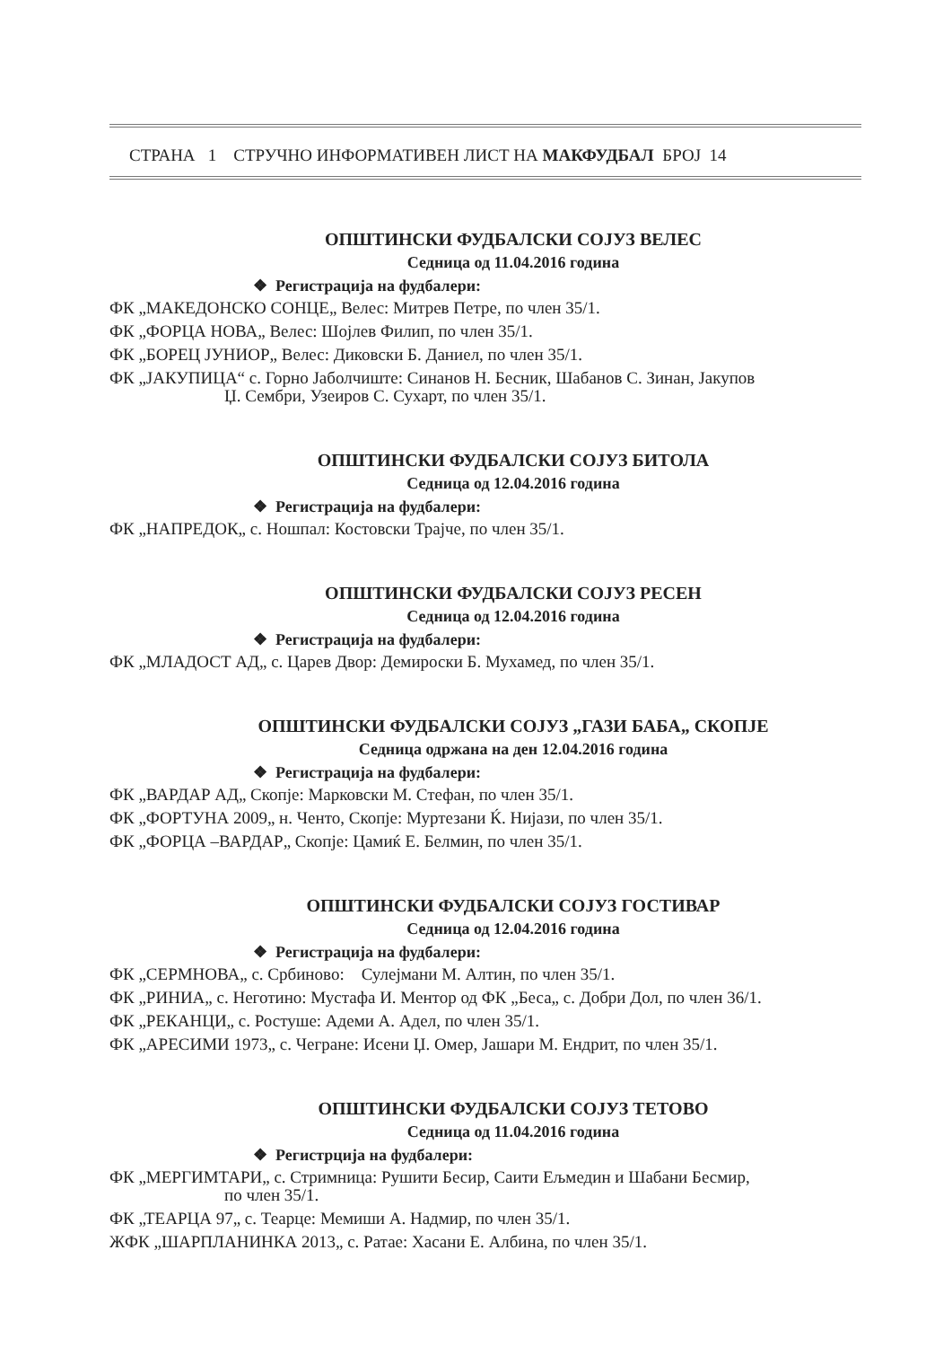СТРАНА 1 СТРУЧНО ИНФОРМАТИВЕН ЛИСТ НА МАКФУДБАЛ БРОЈ 14
ОПШТИНСКИ ФУДБАЛСКИ СОЈУЗ ВЕЛЕС
Седница од 11.04.2016 година
❖ Регистрација на фудбалери:
ФК „МАКЕДОНСКО СОНЦЕ„ Велес: Митрев Петре, по член 35/1.
ФК „ФОРЦА НОВА„ Велес: Шојлев Филип, по член 35/1.
ФК „БОРЕЦ ЈУНИОР„ Велес: Диковски Б. Даниел, по член 35/1.
ФК „ЈАКУПИЦА“ с. Горно Јаболчиште: Синанов Н. Бесник, Шабанов С. Зинан, Јакупов
Џ. Сембри, Узеиров С. Сухарт, по член 35/1.
ОПШТИНСКИ ФУДБАЛСКИ СОЈУЗ БИТОЛА
Седница од 12.04.2016 година
❖ Регистрација на фудбалери:
ФК „НАПРЕДОК„ с. Ношпал: Костовски Трајче, по член 35/1.
ОПШТИНСКИ ФУДБАЛСКИ СОЈУЗ РЕСЕН
Седница од 12.04.2016 година
❖ Регистрација на фудбалери:
ФК „МЛАДОСТ АД„ с. Царев Двор: Демироски Б. Мухамед, по член 35/1.
ОПШТИНСКИ ФУДБАЛСКИ СОЈУЗ „ГАЗИ БАБА„ СКОПЈЕ
Седница одржана на ден 12.04.2016 година
❖ Регистрација на фудбалери:
ФК „ВАРДАР АД„ Скопје: Марковски М. Стефан, по член 35/1.
ФК „ФОРТУНА 2009„ н. Ченто, Скопје: Муртезани Ќ. Нијази, по член 35/1.
ФК „ФОРЦА –ВАРДАР„ Скопје: Цамиќ Е. Белмин, по член 35/1.
ОПШТИНСКИ ФУДБАЛСКИ СОЈУЗ ГОСТИВАР
Седница од 12.04.2016 година
❖ Регистрација на фудбалери:
ФК „СЕРМНОВА„ с. Србиново: Сулејмани М. Алтин, по член 35/1.
ФК „РИНИА„ с. Неготино: Мустафа И. Ментор од ФК „Беса„ с. Добри Дол, по член 36/1.
ФК „РЕКАНЦИ„ с. Ростуше: Адеми А. Адел, по член 35/1.
ФК „АРЕСИМИ 1973„ с. Чегране: Исени Џ. Омер, Јашари М. Ендрит, по член 35/1.
ОПШТИНСКИ ФУДБАЛСКИ СОЈУЗ ТЕТОВО
Седница од 11.04.2016 година
❖ Регистрција на фудбалери:
ФК „МЕРГИМТАРИ„ с. Стримница: Рушити Бесир, Саити Ељмедин и Шабани Бесмир,
по член 35/1.
ФК „ТЕАРЦА 97„ с. Теарце: Мемиши А. Надмир, по член 35/1.
ЖФК „ШАРПЛАНИНКА 2013„ с. Ратае: Хасани Е. Албина, по член 35/1.